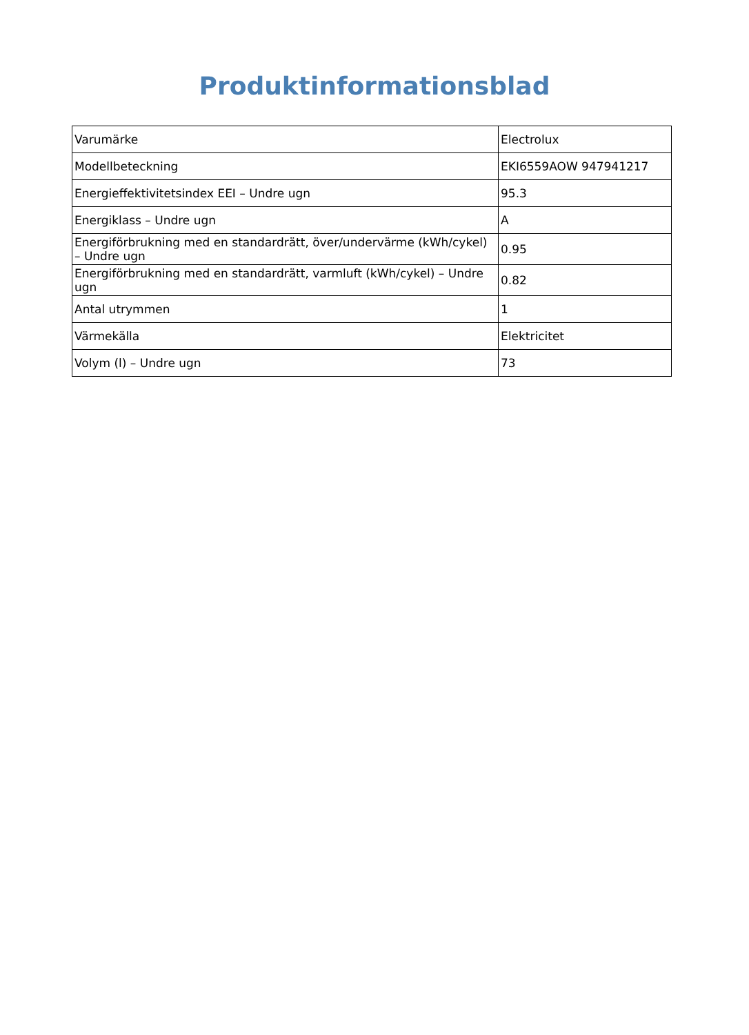Produktinformationsblad
| Varumärke | Electrolux |
| Modellbeteckning | EKI6559AOW 947941217 |
| Energieffektivitetsindex EEI – Undre ugn | 95.3 |
| Energiklass – Undre ugn | A |
| Energiförbrukning med en standardrätt, över/undervärme (kWh/cykel) – Undre ugn | 0.95 |
| Energiförbrukning med en standardrätt, varmluft (kWh/cykel) – Undre ugn | 0.82 |
| Antal utrymmen | 1 |
| Värmekälla | Elektricitet |
| Volym (l) – Undre ugn | 73 |